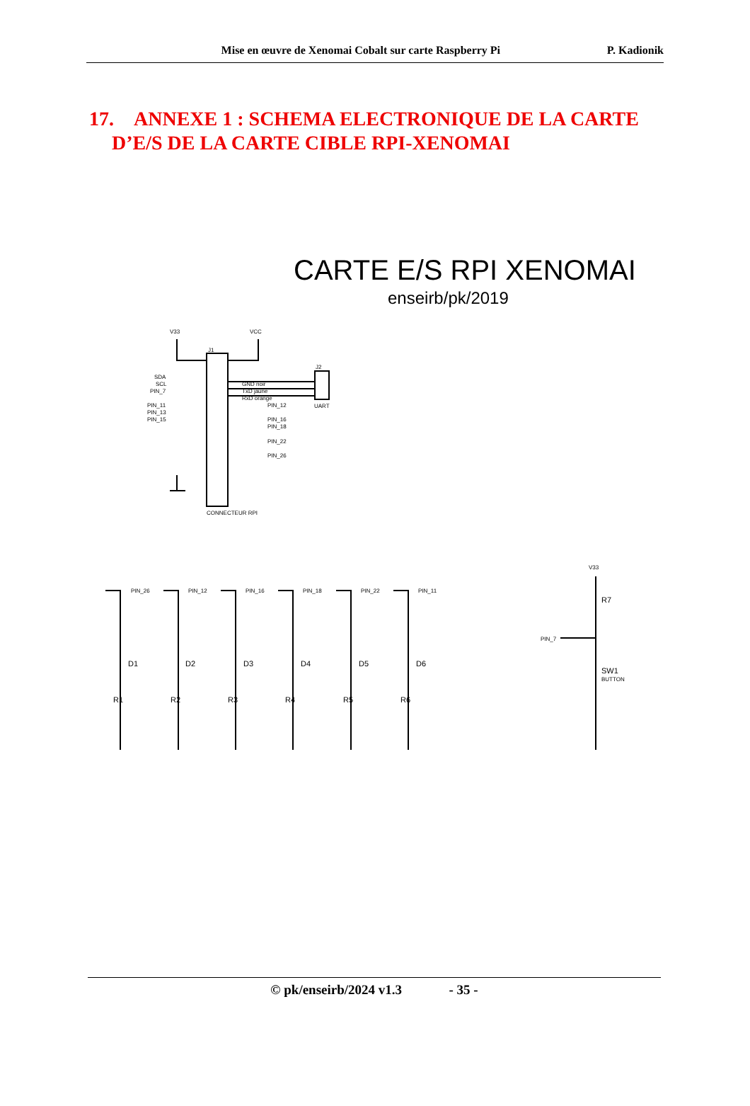Mise en œuvre de Xenomai Cobalt sur carte Raspberry Pi P. Kadionik
17. ANNEXE 1 : SCHEMA ELECTRONIQUE DE LA CARTE
D’E/S DE LA CARTE CIBLE RPI-XENOMAI
CARTE E/S RPI XENOMAI
enseirb/pk/2019
V33
VCC
J1
J2
SDA
SCL
PIN_7
PIN_11
PIN_13
PIN_15
GND noir
TxD jaune
RxD orange
PIN_12
PIN_16
PIN_18
PIN_22
PIN_26
UART
CONNECTEUR RPI
PIN_26
PIN_12
PIN_16
PIN_18
PIN_22
PIN_11
V33
PIN_7
R7
SW1
BUTTON
D1
D2
D3
D4
D5
D6
R1
R2
R3
R4
R5
R6
© pk/enseirb/2024 v1.3 - 35 -